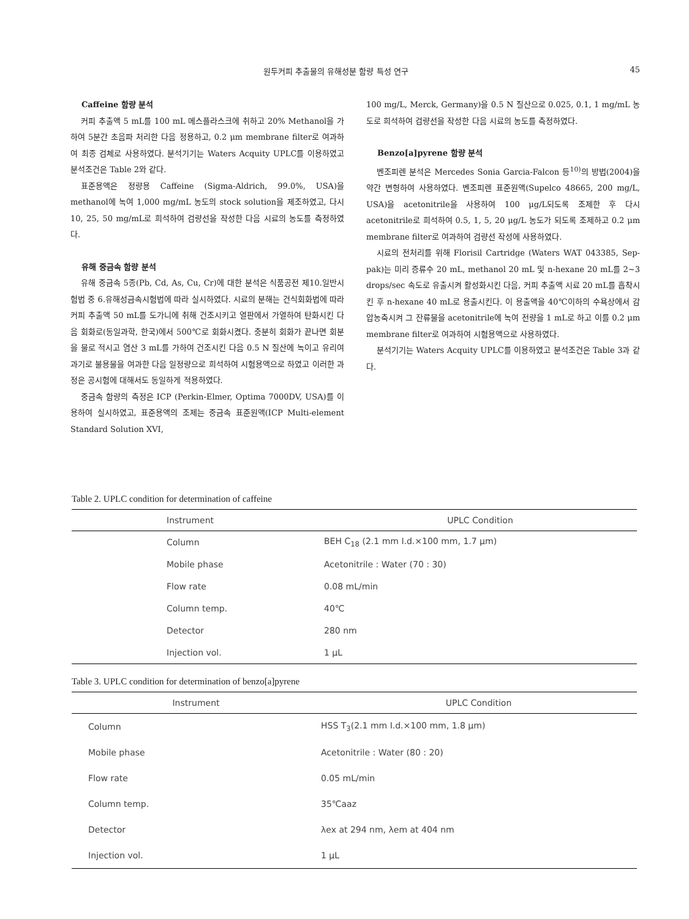원두커피 추출물의 유해성분 함량 특성 연구 45
Caffeine 함량 분석
커피 추출액 5 mL를 100 mL 메스플라스크에 취하고 20% Methanol을 가하여 5분간 초음파 처리한 다음 정용하고, 0.2 μm membrane filter로 여과하여 최종 검체로 사용하였다. 분석기기는 Waters Acquity UPLC를 이용하였고 분석조건은 Table 2와 같다.
표준용액은 정량용 Caffeine (Sigma-Aldrich, 99.0%, USA)을 methanol에 녹여 1,000 mg/mL 농도의 stock solution을 제조하였고, 다시 10, 25, 50 mg/mL로 희석하여 검량선을 작성한 다음 시료의 농도를 측정하였다.
유해 중금속 함량 분석
유해 중금속 5종(Pb, Cd, As, Cu, Cr)에 대한 분석은 식품공전 제10.일반시험법 중 6.유해성금속시험법에 따라 실시하였다. 시료의 분해는 건식회화법에 따라 커피 추출액 50 mL를 도가니에 취해 건조시키고 열판에서 가열하여 탄화시킨 다음 회화로(동일과학, 한국)에서 500℃로 회화시켰다. 충분히 회화가 끝나면 회분을 물로 적시고 염산 3 mL를 가하여 건조시킨 다음 0.5 N 질산에 녹이고 유리여과기로 불용물을 여과한 다음 일정량으로 희석하여 시험용액으로 하였고 이러한 과정은 공시험에 대해서도 동일하게 적용하였다.
중금속 함량의 측정은 ICP (Perkin-Elmer, Optima 7000DV, USA)를 이용하여 실시하였고, 표준용액의 조제는 중금속 표준원액(ICP Multi-element Standard Solution XVI,
100 mg/L, Merck, Germany)을 0.5 N 질산으로 0.025, 0.1, 1 mg/mL 농도로 희석하여 검량선을 작성한 다음 시료의 농도를 측정하였다.
Benzo[a]pyrene 함량 분석
벤조피렌 분석은 Mercedes Sonia Garcia-Falcon 등<sup>10)</sup>의 방법(2004)을 약간 변형하여 사용하였다. 벤조피렌 표준원액(Supelco 48665, 200 mg/L, USA)을 acetonitrile을 사용하여 100 μg/L되도록 조제한 후 다시 acetonitrile로 희석하여 0.5, 1, 5, 20 μg/L 농도가 되도록 조제하고 0.2 μm membrane filter로 여과하여 검량선 작성에 사용하였다.
시료의 전처리를 위해 Florisil Cartridge (Waters WAT 043385, Sep-pak)는 미리 증류수 20 mL, methanol 20 mL 및 n-hexane 20 mL를 2~3 drops/sec 속도로 유출시켜 활성화시킨 다음, 커피 추출액 시료 20 mL를 흡착시킨 후 n-hexane 40 mL로 용출시킨다. 이 용출액을 40℃이하의 수욕상에서 감압농축시켜 그 잔류물을 acetonitrile에 녹여 전량을 1 mL로 하고 이를 0.2 μm membrane filter로 여과하여 시험용액으로 사용하였다.
분석기기는 Waters Acquity UPLC를 이용하였고 분석조건은 Table 3과 같다.
Table 2. UPLC condition for determination of caffeine
| Instrument | UPLC Condition |
| --- | --- |
| Column | BEH C<sub>18</sub> (2.1 mm I.d.×100 mm, 1.7 μm) |
| Mobile phase | Acetonitrile : Water (70 : 30) |
| Flow rate | 0.08 mL/min |
| Column temp. | 40℃ |
| Detector | 280 nm |
| Injection vol. | 1 μL |
Table 3. UPLC condition for determination of benzo[a]pyrene
| Instrument | UPLC Condition |
| --- | --- |
| Column | HSS T<sub>3</sub>(2.1 mm I.d.×100 mm, 1.8 μm) |
| Mobile phase | Acetonitrile : Water (80 : 20) |
| Flow rate | 0.05 mL/min |
| Column temp. | 35℃aaz |
| Detector | λex at 294 nm, λem at 404 nm |
| Injection vol. | 1 μL |